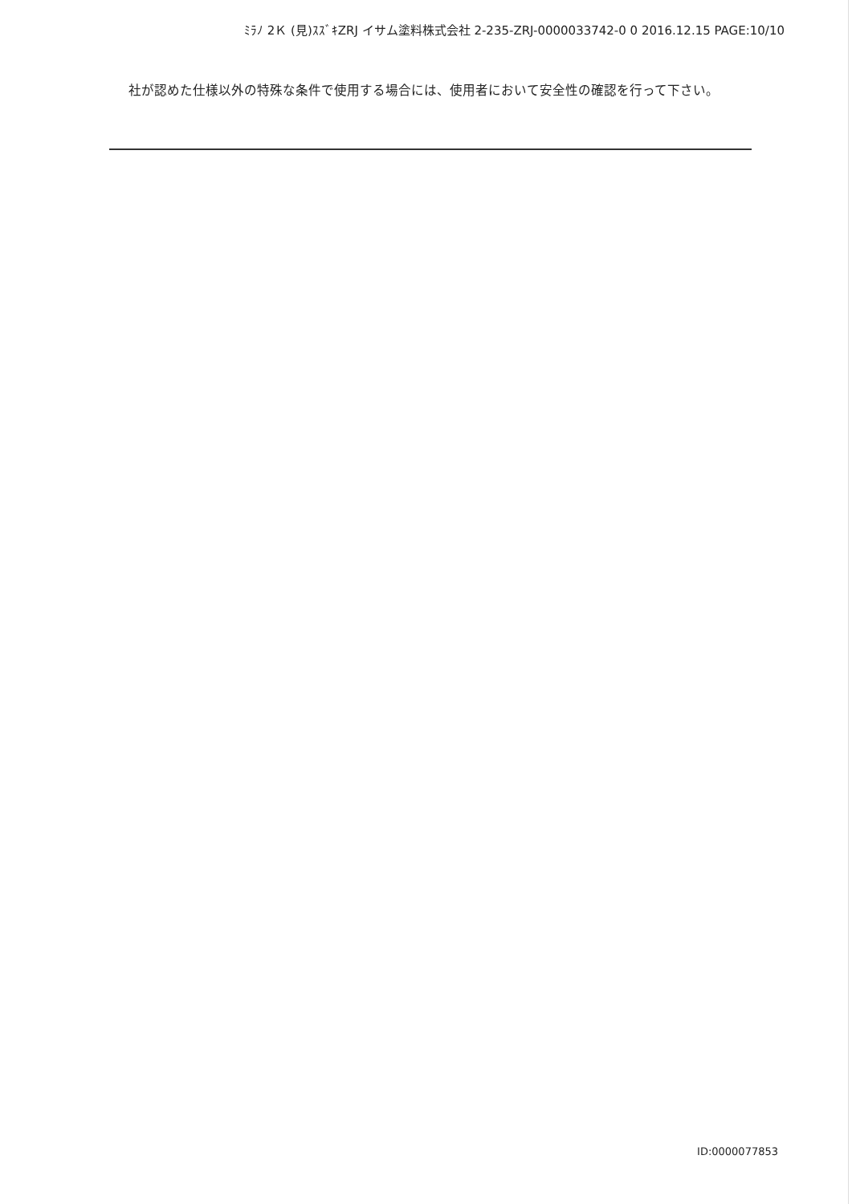ﾐﾗﾉ 2Ｋ (見)ｽｽﾞｷZRJ イサム塗料株式会社 2-235-ZRJ-0000033742-0 0 2016.12.15 PAGE:10/10
社が認めた仕様以外の特殊な条件で使用する場合には、使用者において安全性の確認を行って下さい。
ID:0000077853